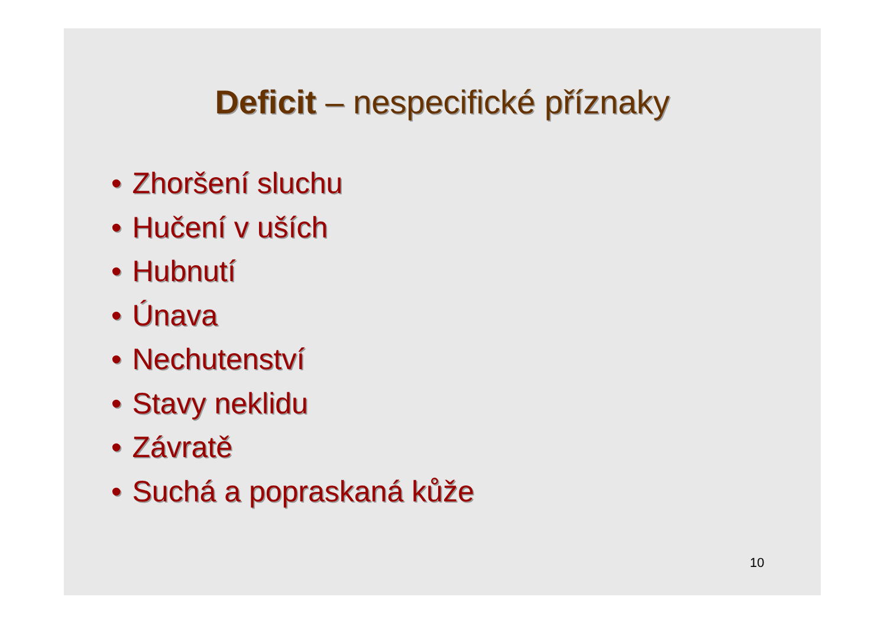Deficit – nespecifické příznaky
• Zhoršení sluchu
• Hučení v uších
• Hubnutí
• Únava
• Nechutenství
• Stavy neklidu
• Závratě
• Suchá a popraskaná kůže
10